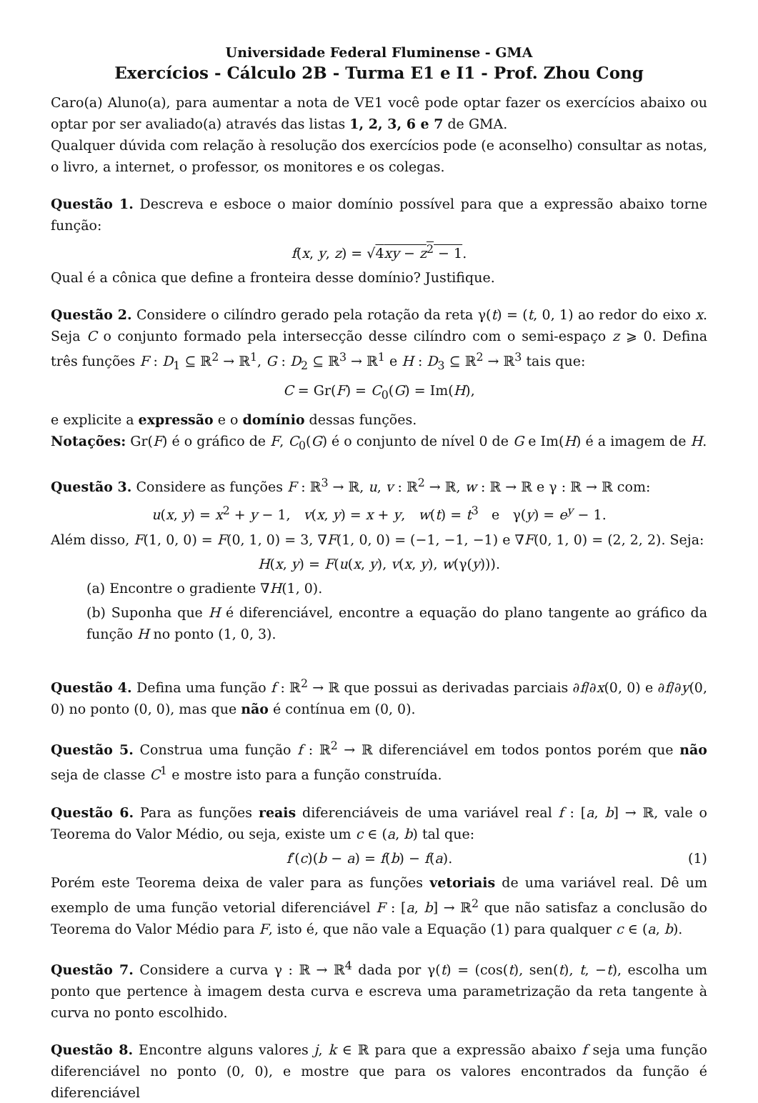Universidade Federal Fluminense - GMA
Exercícios - Cálculo 2B - Turma E1 e I1 - Prof. Zhou Cong
Caro(a) Aluno(a), para aumentar a nota de VE1 você pode optar fazer os exercícios abaixo ou optar por ser avaliado(a) através das listas 1, 2, 3, 6 e 7 de GMA.
Qualquer dúvida com relação à resolução dos exercícios pode (e aconselho) consultar as notas, o livro, a internet, o professor, os monitores e os colegas.
Questão 1. Descreva e esboce o maior domínio possível para que a expressão abaixo torne função:
f(x, y, z) = √4xy − z<sup>2</sup> − 1.
Qual é a cônica que define a fronteira desse domínio? Justifique.
Questão 2. Considere o cilíndro gerado pela rotação da reta γ(t) = (t, 0, 1) ao redor do eixo x. Seja C o conjunto formado pela intersecção desse cilíndro com o semi-espaço z ⩾ 0. Defina três funções F : D<sub>1</sub> ⊆ ℝ<sup>2</sup> → ℝ<sup>1</sup>, G : D<sub>2</sub> ⊆ ℝ<sup>3</sup> → ℝ<sup>1</sup> e H : D<sub>3</sub> ⊆ ℝ<sup>2</sup> → ℝ<sup>3</sup> tais que:
C = Gr(F) = C<sub>0</sub>(G) = Im(H),
e explicite a expressão e o domínio dessas funções.
Notações: Gr(F) é o gráfico de F, C<sub>0</sub>(G) é o conjunto de nível 0 de G e Im(H) é a imagem de H.
Questão 3. Considere as funções F : ℝ<sup>3</sup> → ℝ, u, v : ℝ<sup>2</sup> → ℝ, w : ℝ → ℝ e γ : ℝ → ℝ com:
u(x, y) = x<sup>2</sup> + y − 1, v(x, y) = x + y, w(t) = t<sup>3</sup> e γ(y) = e<sup>y</sup> − 1.
Além disso, F(1, 0, 0) = F(0, 1, 0) = 3, ∇F(1, 0, 0) = (−1, −1, −1) e ∇F(0, 1, 0) = (2, 2, 2). Seja:
H(x, y) = F(u(x, y), v(x, y), w(γ(y))).
(a) Encontre o gradiente ∇H(1, 0).
(b) Suponha que H é diferenciável, encontre a equação do plano tangente ao gráfico da função H no ponto (1, 0, 3).
Questão 4. Defina uma função f : ℝ<sup>2</sup> → ℝ que possui as derivadas parciais ∂f/∂x(0, 0) e ∂f/∂y(0, 0) no ponto (0, 0), mas que não é contínua em (0, 0).
Questão 5. Construa uma função f : ℝ<sup>2</sup> → ℝ diferenciável em todos pontos porém que não seja de classe C<sup>1</sup> e mostre isto para a função construída.
Questão 6. Para as funções reais diferenciáveis de uma variável real f : [a, b] → ℝ, vale o Teorema do Valor Médio, ou seja, existe um c ∈ (a, b) tal que:
f′(c)(b − a) = f(b) − f(a). (1)
Porém este Teorema deixa de valer para as funções vetoriais de uma variável real. Dê um exemplo de uma função vetorial diferenciável F : [a, b] → ℝ<sup>2</sup> que não satisfaz a conclusão do Teorema do Valor Médio para F, isto é, que não vale a Equação (1) para qualquer c ∈ (a, b).
Questão 7. Considere a curva γ : ℝ → ℝ<sup>4</sup> dada por γ(t) = (cos(t), sen(t), t, −t), escolha um ponto que pertence à imagem desta curva e escreva uma parametrização da reta tangente à curva no ponto escolhido.
Questão 8. Encontre alguns valores j, k ∈ ℝ para que a expressão abaixo f seja uma função diferenciável no ponto (0, 0), e mostre que para os valores encontrados da função é diferenciável